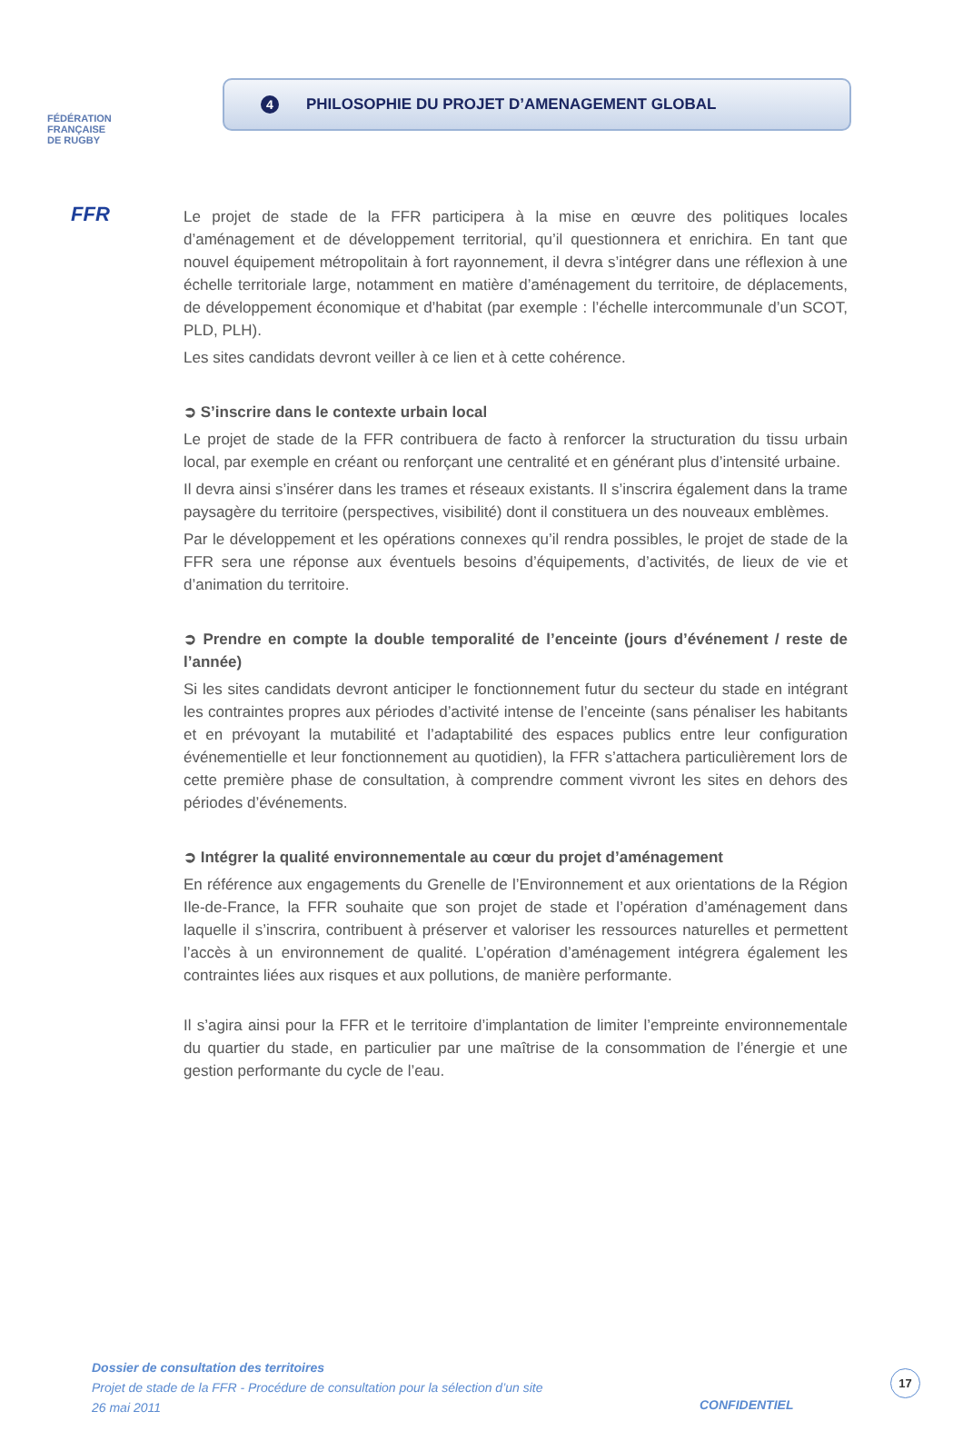FÉDÉRATION
FRANÇAISE
DE RUGBY
FFR
4 PHILOSOPHIE DU PROJET D’AMENAGEMENT GLOBAL
Le projet de stade de la FFR participera à la mise en œuvre des politiques locales d’aménagement et de développement territorial, qu’il questionnera et enrichira. En tant que nouvel équipement métropolitain à fort rayonnement, il devra s’intégrer dans une réflexion à une échelle territoriale large, notamment en matière d’aménagement du territoire, de déplacements, de développement économique et d’habitat (par exemple : l’échelle intercommunale d’un SCOT, PLD, PLH).
Les sites candidats devront veiller à ce lien et à cette cohérence.
➲ S’inscrire dans le contexte urbain local
Le projet de stade de la FFR contribuera de facto à renforcer la structuration du tissu urbain local, par exemple en créant ou renforçant une centralité et en générant plus d’intensité urbaine.
Il devra ainsi s’insérer dans les trames et réseaux existants. Il s’inscrira également dans la trame paysagère du territoire (perspectives, visibilité) dont il constituera un des nouveaux emblèmes.
Par le développement et les opérations connexes qu’il rendra possibles, le projet de stade de la FFR sera une réponse aux éventuels besoins d’équipements, d’activités, de lieux de vie et d’animation du territoire.
➲ Prendre en compte la double temporalité de l’enceinte (jours d’événement / reste de l’année)
Si les sites candidats devront anticiper le fonctionnement futur du secteur du stade en intégrant les contraintes propres aux périodes d’activité intense de l’enceinte (sans pénaliser les habitants et en prévoyant la mutabilité et l’adaptabilité des espaces publics entre leur configuration événementielle et leur fonctionnement au quotidien), la FFR s’attachera particulièrement lors de cette première phase de consultation, à comprendre comment vivront les sites en dehors des périodes d’événements.
➲ Intégrer la qualité environnementale au cœur du projet d’aménagement
En référence aux engagements du Grenelle de l’Environnement et aux orientations de la Région Ile-de-France, la FFR souhaite que son projet de stade et l’opération d’aménagement dans laquelle il s’inscrira, contribuent à préserver et valoriser les ressources naturelles et permettent l’accès à un environnement de qualité. L’opération d’aménagement intégrera également les contraintes liées aux risques et aux pollutions, de manière performante.
Il s’agira ainsi pour la FFR et le territoire d’implantation de limiter l’empreinte environnementale du quartier du stade, en particulier par une maîtrise de la consommation de l’énergie et une gestion performante du cycle de l’eau.
Dossier de consultation des territoires
Projet de stade de la FFR - Procédure de consultation pour la sélection d’un site
26 mai 2011
CONFIDENTIEL
17